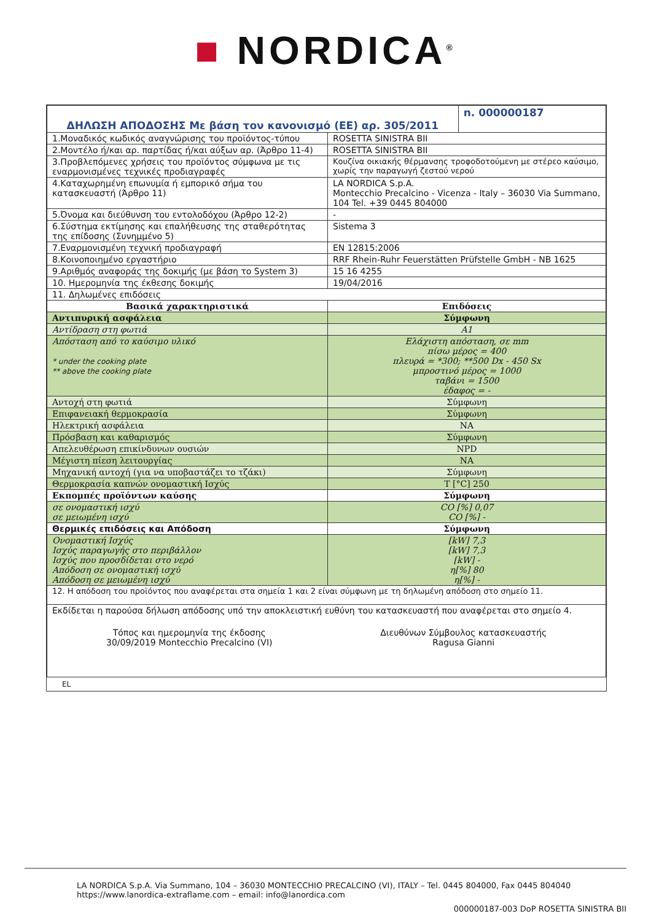■ NORDICA<sup>®</sup>
| ΔΗΛΩΣΗ ΑΠΟΔΟΣΗΣ Με βάση τον κανονισμό (ΕΕ) αρ. 305/2011 | | n. 000000187 |
| 1.Μοναδικός κωδικός αναγνώρισης του προϊόντος-τύπου | ROSETTA SINISTRA BII | |
| 2.Μοντέλο ή/και αρ. παρτίδας ή/και αύξων αρ. (Άρθρο 11-4) | ROSETTA SINISTRA BII | |
| 3.Προβλεπόμενες χρήσεις του προϊόντος σύμφωνα με τις εναρμονισμένες τεχνικές προδιαγραφές | Κουζίνα οικιακής θέρμανσης τροφοδοτούμενη με στέρεο καύσιμο, χωρίς την παραγωγή ζεστού νερού | |
| 4.Καταχωρημένη επωνυμία ή εμπορικό σήμα του κατασκευαστή (Άρθρο 11) | LA NORDICA S.p.A. Montecchio Precalcino - Vicenza - Italy – 36030 Via Summano, 104 Tel. +39 0445 804000 | |
| 5.Όνομα και διεύθυνση του εντολοδόχου (Άρθρο 12-2) | - | |
| 6.Σύστημα εκτίμησης και επαλήθευσης της σταθερότητας της επίδοσης (Συνημμένο 5) | Sistema 3 | |
| 7.Εναρμονισμένη τεχνική προδιαγραφή | EN 12815:2006 | |
| 8.Κοινοποιημένο εργαστήριο | RRF Rhein-Ruhr Feuerstätten Prüfstelle GmbH - NB 1625 | |
| 9.Αριθμός αναφοράς της δοκιμής (με βάση το System 3) | 15 16 4255 | |
| 10. Ημερομηνία της έκθεσης δοκιμής | 19/04/2016 | |
| 11. Δηλωμένες επιδόσεις | | |
| Βασικά χαρακτηριστικά | Επιδόσεις | |
| Αντιπυρική ασφάλεια | Σύμφωνη | |
| Αντίδραση στη φωτιά | A1 | |
| Απόσταση από το καύσιμο υλικό * under the cooking plate ** above the cooking plate | Ελάχιστη απόσταση, σε mm πίσω μέρος = 400 πλευρά = *300; **500 Dx - 450 Sx μπροστινό μέρος = 1000 ταβάνι = 1500 έδαφος = - | |
| Αντοχή στη φωτιά | Σύμφωνη | |
| Επιφανειακή θερμοκρασία | Σύμφωνη | |
| Ηλεκτρική ασφάλεια | NA | |
| Πρόσβαση και καθαρισμός | Σύμφωνη | |
| Απελευθέρωση επικίνδυνων ουσιών | NPD | |
| Μέγιστη πίεση λειτουργίας | NA | |
| Μηχανική αντοχή (για να υποβαστάζει το τζάκι) | Σύμφωνη | |
| Θερμοκρασία καπνών ονομαστική Ισχύς | T [°C] 250 | |
| Εκπομπές προϊόντων καύσης | Σύμφωνη | |
| σε ονομαστική ισχύ σε μειωμένη ισχύ | CO [%] 0,07 CO [%] - | |
| Θερμικές επιδόσεις και Απόδοση | Σύμφωνη | |
| Ονομαστική Ισχύς Ισχύς παραγωγής στο περιβάλλον Ισχύς που προσδίδεται στο νερό Απόδοση σε ονομαστική ισχύ Απόδοση σε μειωμένη ισχύ | [kW] 7,3 [kW] 7,3 [kW] - η[%] 80 η[%] - | |
| 12. Η απόδοση του προϊόντος που αναφέρεται στα σημεία 1 και 2 είναι σύμφωνη με τη δηλωμένη απόδοση στο σημείο 11. | | |
| Εκδίδεται η παρούσα δήλωση απόδοσης υπό την αποκλειστική ευθύνη του κατασκευαστή που αναφέρεται στο σημείο 4. Τόπος και ημερομηνία της έκδοσης 30/09/2019 Montecchio Precalcino (VI) Διευθύνων Σύμβουλος κατασκευαστής Ragusa Gianni | | |
EL
LA NORDICA S.p.A. Via Summano, 104 – 36030 MONTECCHIO PRECALCINO (VI), ITALY – Tel. 0445 804000, Fax 0445 804040
https://www.lanordica-extraflame.com – email: info@lanordica.com
000000187-003 DoP ROSETTA SINISTRA BII